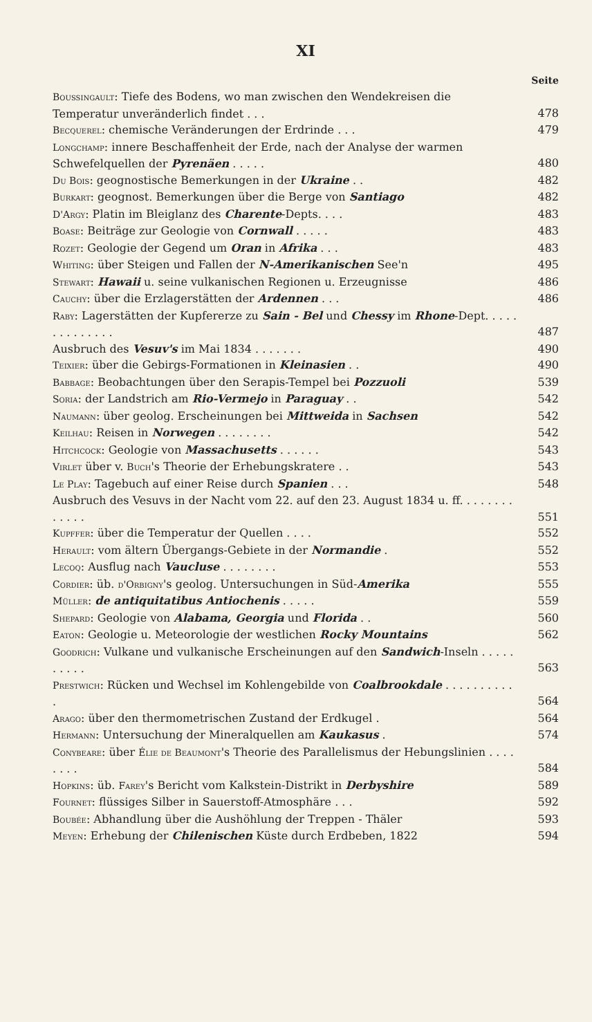XI
Seite
Boussingault: Tiefe des Bodens, wo man zwischen den Wendekreisen die Temperatur unveränderlich findet . . .
478
Becquerel: chemische Veränderungen der Erdrinde . . .
479
Longchamp: innere Beschaffenheit der Erde, nach der Analyse der warmen Schwefelquellen der Pyrenäen . . . . .
480
Du Bois: geognostische Bemerkungen in der Ukraine . .
482
Burkart: geognost. Bemerkungen über die Berge von Santiago
482
D'Argy: Platin im Bleiglanz des Charente-Depts. . . .
483
Boase: Beiträge zur Geologie von Cornwall . . . . .
483
Rozet: Geologie der Gegend um Oran in Afrika . . .
483
Whiting: über Steigen und Fallen der N-Amerikanischen See'n
495
Stewart: Hawaii u. seine vulkanischen Regionen u. Erzeugnisse
486
Cauchy: über die Erzlagerstätten der Ardennen . . .
486
Raby: Lagerstätten der Kupfererze zu Sain - Bel und Chessy im Rhone-Dept. . . . . . . . . . . . . .
487
Ausbruch des Vesuv's im Mai 1834 . . . . . . .
490
Teixier: über die Gebirgs-Formationen in Kleinasien . .
490
Babbage: Beobachtungen über den Serapis-Tempel bei Pozzuoli
539
Soria: der Landstrich am Rio-Vermejo in Paraguay . .
542
Naumann: über geolog. Erscheinungen bei Mittweida in Sachsen
542
Keilhau: Reisen in Norwegen . . . . . . . .
542
Hitchcock: Geologie von Massachusetts . . . . . .
543
Virlet über v. Buch's Theorie der Erhebungskratere . .
543
Le Play: Tagebuch auf einer Reise durch Spanien . . .
548
Ausbruch des Vesuvs in der Nacht vom 22. auf den 23. August 1834 u. ff. . . . . . . . . . . . .
551
Kupffer: über die Temperatur der Quellen . . . .
552
Herault: vom ältern Übergangs-Gebiete in der Normandie .
552
Lecoq: Ausflug nach Vaucluse . . . . . . . .
553
Cordier: üb. d'Orbigny's geolog. Untersuchungen in Süd-Amerika
555
Müller: de antiquitatibus Antiochenis . . . . .
559
Shepard: Geologie von Alabama, Georgia und Florida . .
560
Eaton: Geologie u. Meteorologie der westlichen Rocky Mountains
562
Goodrich: Vulkane und vulkanische Erscheinungen auf den Sandwich-Inseln . . . . . . . . . .
563
Prestwich: Rücken und Wechsel im Kohlengebilde von Coalbrookdale . . . . . . . . . . .
564
Arago: über den thermometrischen Zustand der Erdkugel .
564
Hermann: Untersuchung der Mineralquellen am Kaukasus .
574
Conybeare: über Élie de Beaumont's Theorie des Parallelismus der Hebungslinien . . . . . . . .
584
Hopkins: üb. Farey's Bericht vom Kalkstein-Distrikt in Derbyshire
589
Fournet: flüssiges Silber in Sauerstoff-Atmosphäre . . .
592
Boubée: Abhandlung über die Aushöhlung der Treppen - Thäler
593
Meyen: Erhebung der Chilenischen Küste durch Erdbeben, 1822
594